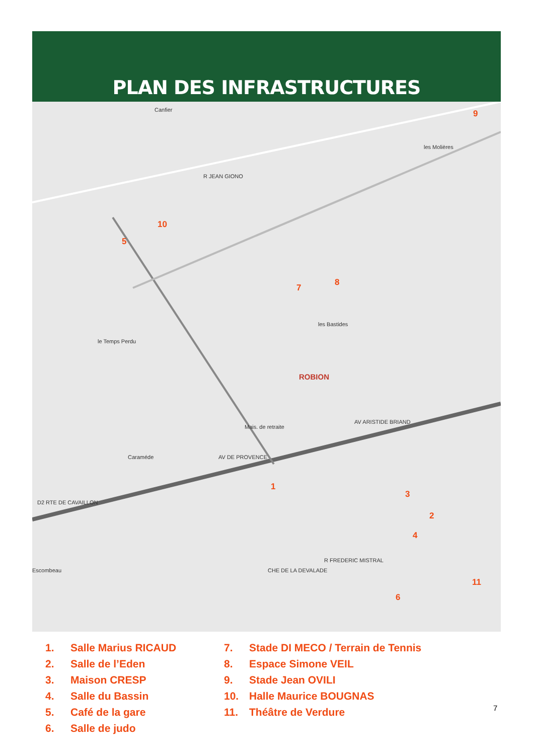PLAN DES INFRASTRUCTURES
Canfier
les Molières
les Bastides
le Temps Perdu
ROBION
Caraméde
Escombeau
Mais. de retraite
AV DE PROVENCE
AV ARISTIDE BRIAND
D2 RTE DE CAVAILLON
CHE DE LA DEVALADE
R FREDERIC MISTRAL
R JEAN GIONO
9
10
5
7
8
1
3
2
4
11
6
1. Salle Marius RICAUD
2. Salle de l’Eden
3. Maison CRESP
4. Salle du Bassin
5. Café de la gare
6. Salle de judo
7. Stade DI MECO / Terrain de Tennis
8. Espace Simone VEIL
9. Stade Jean OVILI
10. Halle Maurice BOUGNAS
11. Théâtre de Verdure
7